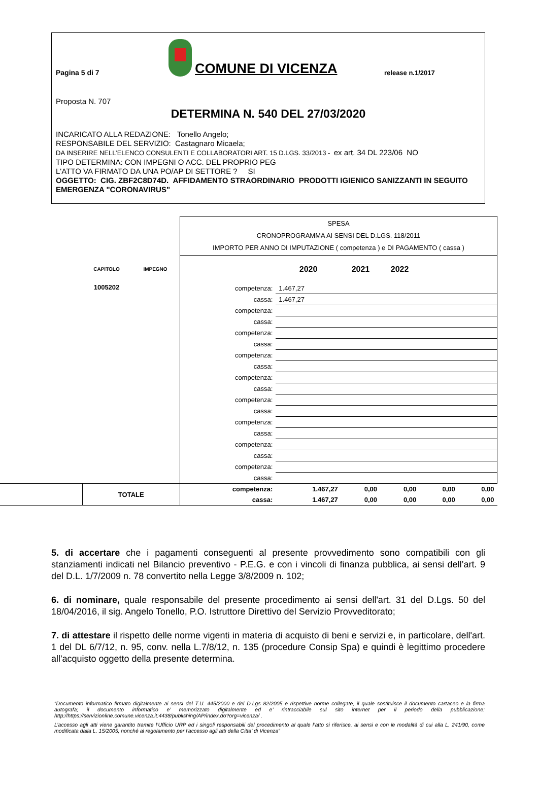Pagina 5 di 7
COMUNE DI VICENZA
release n.1/2017
Proposta N. 707
DETERMINA N. 540 DEL 27/03/2020
INCARICATO ALLA REDAZIONE: Tonello Angelo;
RESPONSABILE DEL SERVIZIO: Castagnaro Micaela;
DA INSERIRE NELL’ELENCO CONSULENTI E COLLABORATORI ART. 15 D.LGS. 33/2013 - ex art. 34 DL 223/06 NO
TIPO DETERMINA: CON IMPEGNI O ACC. DEL PROPRIO PEG
L'ATTO VA FIRMATO DA UNA PO/AP DI SETTORE ? SI
OGGETTO: CIG. ZBF2C8D74D. AFFIDAMENTO STRAORDINARIO PRODOTTI IGIENICO SANIZZANTI IN SEGUITO EMERGENZA "CORONAVIRUS"
| | | | SPESA CRONOPROGRAMMA AI SENSI DEL D.LGS. 118/2011 IMPORTO PER ANNO DI IMPUTAZIONE ( competenza ) e DI PAGAMENTO ( cassa ) | | | | | |
| | CAPITOLO | IMPEGNO | | 2020 | 2021 | 2022 | | |
| | 1005202 | | competenza: | 1.467,27 | | | | |
| | | | cassa: | 1.467,27 | | | | |
| | | | competenza: | | | | | |
| | | | cassa: | | | | | |
| | | | competenza: | | | | | |
| | | | cassa: | | | | | |
| | | | competenza: | | | | | |
| | | | cassa: | | | | | |
| | | | competenza: | | | | | |
| | | | cassa: | | | | | |
| | | | competenza: | | | | | |
| | | | cassa: | | | | | |
| | | | competenza: | | | | | |
| | | | cassa: | | | | | |
| | | | competenza: | | | | | |
| | | | cassa: | | | | | |
| | | | competenza: | | | | | |
| | | | cassa: | | | | | |
| | TOTALE | | competenza: | 1.467,27 | 0,00 | 0,00 | 0,00 | 0,00 |
| | | | cassa: | 1.467,27 | 0,00 | 0,00 | 0,00 | 0,00 |
5. di accertare che i pagamenti conseguenti al presente provvedimento sono compatibili con gli stanziamenti indicati nel Bilancio preventivo - P.E.G. e con i vincoli di finanza pubblica, ai sensi dell’art. 9 del D.L. 1/7/2009 n. 78 convertito nella Legge 3/8/2009 n. 102;
6. di nominare, quale responsabile del presente procedimento ai sensi dell'art. 31 del D.Lgs. 50 del 18/04/2016, il sig. Angelo Tonello, P.O. Istruttore Direttivo del Servizio Provveditorato;
7. di attestare il rispetto delle norme vigenti in materia di acquisto di beni e servizi e, in particolare, dell'art. 1 del DL 6/7/12, n. 95, conv. nella L.7/8/12, n. 135 (procedure Consip Spa) e quindi è legittimo procedere all'acquisto oggetto della presente determina.
“Documento informatico firmato digitalmente ai sensi del T.U. 445/2000 e del D.Lgs 82/2005 e rispettive norme collegate, il quale sostituisce il documento cartaceo e la firma autografa; il documento informatico e’ memorizzato digitalmente ed e’ rintracciabile sul sito internet per il periodo della pubblicazione: http://https://servizionline.comune.vicenza.it:4438/publishing/AP/index.do?org=vicenza/ .
L’accesso agli atti viene garantito tramite l’Ufficio URP ed i singoli responsabili del procedimento al quale l’atto si riferisce, ai sensi e con le modalità di cui alla L. 241/90, come modificata dalla L. 15/2005, nonché al regolamento per l’accesso agli atti della Citta' di Vicenza”